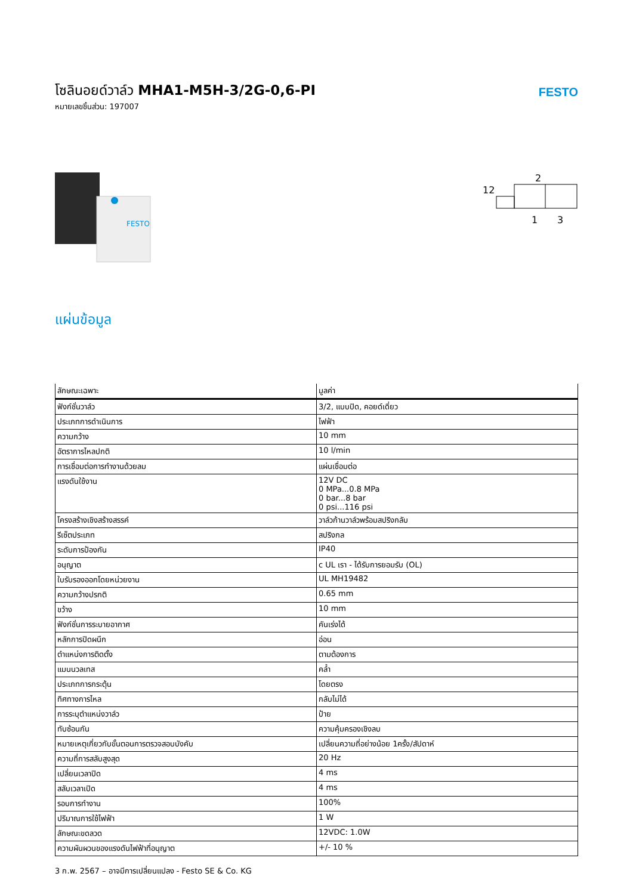โซลินอยด์วาล์ว MHA1-M5H-3/2G-0,6-PI
หมายเลขชิ้นส่วน: 197007
FESTO
FESTO
2
12
1
3
แผ่นข้อมูล
| ลักษณะเฉพาะ | มูลค่า |
| --- | --- |
| ฟังก์ชั่นวาล์ว | 3/2, แบบปิด, คอยด์เดี่ยว |
| ประเภทการดำเนินการ | ไฟฟ้า |
| ความกว้าง | 10 mm |
| อัตราการไหลปกติ | 10 l/min |
| การเชื่อมต่อการทำงานด้วยลม | แผ่นเชื่อมต่อ |
| แรงดันใช้งาน | 12V DC 0 MPa...0.8 MPa 0 bar...8 bar 0 psi...116 psi |
| โครงสร้างเชิงสร้างสรรค์ | วาล์วก้านวาล์วพร้อมสปริงกลับ |
| รีเซ็ตประเภท | สปริงกล |
| ระดับการป้องกัน | IP40 |
| อนุญาต | c UL เรา - ได้รับการยอมรับ (OL) |
| ใบรับรองออกโดยหน่วยงาน | UL MH19482 |
| ความกว้างปรกติ | 0.65 mm |
| ขว้าง | 10 mm |
| ฟังก์ชั่นการระบายอากาศ | คันเร่งได้ |
| หลักการปิดผนึก | อ่อน |
| ตำแหน่งการติดตั้ง | ตามต้องการ |
| แมนนวลเทส | คล้ำ |
| ประเภทการกระตุ้น | โดยตรง |
| ทิศทางการไหล | กลับไม่ได้ |
| การระบุตำแหน่งวาล์ว | ป้าย |
| ทับซ้อนกัน | ความคุ้มครองเชิงลบ |
| หมายเหตุเกี่ยวกับขั้นตอนการตรวจสอบบังคับ | เปลี่ยนความถี่อย่างน้อย 1ครั้ง/สัปดาห์ |
| ความถี่การสลับสูงสุด | 20 Hz |
| เปลี่ยนเวลาปิด | 4 ms |
| สลับเวลาเปิด | 4 ms |
| รอบการทำงาน | 100% |
| ปริมาณการใช้ไฟฟ้า | 1 W |
| ลักษณะขดลวด | 12VDC: 1.0W |
| ความผันผวนของแรงดันไฟฟ้าที่อนุญาต | +/- 10 % |
3 ก.พ. 2567 – อาจมีการเปลี่ยนแปลง - Festo SE & Co. KG